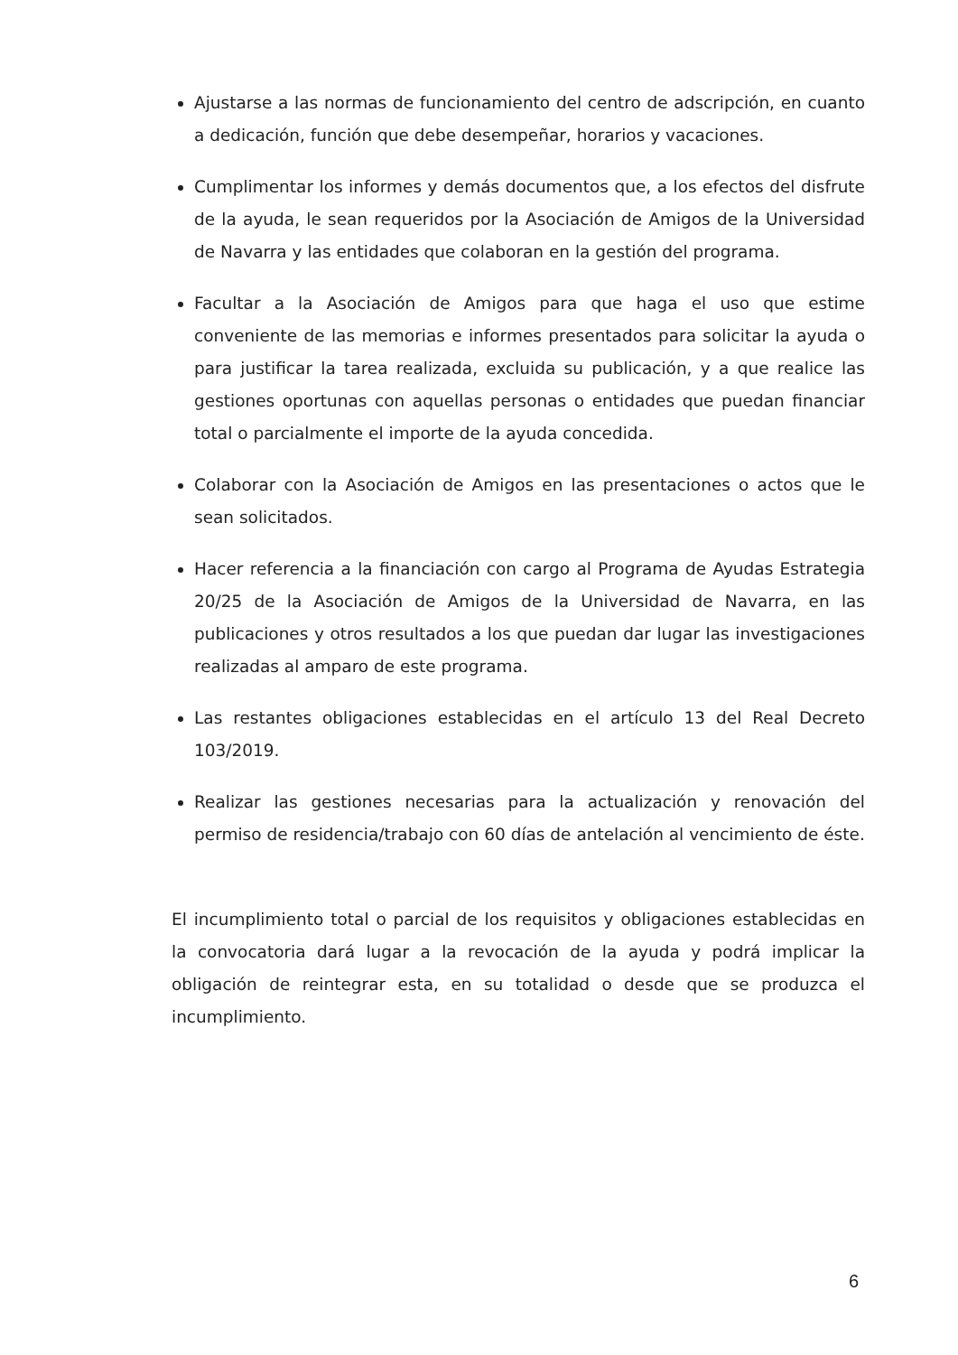Ajustarse a las normas de funcionamiento del centro de adscripción, en cuanto a dedicación, función que debe desempeñar, horarios y vacaciones.
Cumplimentar los informes y demás documentos que, a los efectos del disfrute de la ayuda, le sean requeridos por la Asociación de Amigos de la Universidad de Navarra y las entidades que colaboran en la gestión del programa.
Facultar a la Asociación de Amigos para que haga el uso que estime conveniente de las memorias e informes presentados para solicitar la ayuda o para justificar la tarea realizada, excluida su publicación, y a que realice las gestiones oportunas con aquellas personas o entidades que puedan financiar total o parcialmente el importe de la ayuda concedida.
Colaborar con la Asociación de Amigos en las presentaciones o actos que le sean solicitados.
Hacer referencia a la financiación con cargo al Programa de Ayudas Estrategia 20/25 de la Asociación de Amigos de la Universidad de Navarra, en las publicaciones y otros resultados a los que puedan dar lugar las investigaciones realizadas al amparo de este programa.
Las restantes obligaciones establecidas en el artículo 13 del Real Decreto 103/2019.
Realizar las gestiones necesarias para la actualización y renovación del permiso de residencia/trabajo con 60 días de antelación al vencimiento de éste.
El incumplimiento total o parcial de los requisitos y obligaciones establecidas en la convocatoria dará lugar a la revocación de la ayuda y podrá implicar la obligación de reintegrar esta, en su totalidad o desde que se produzca el incumplimiento.
6